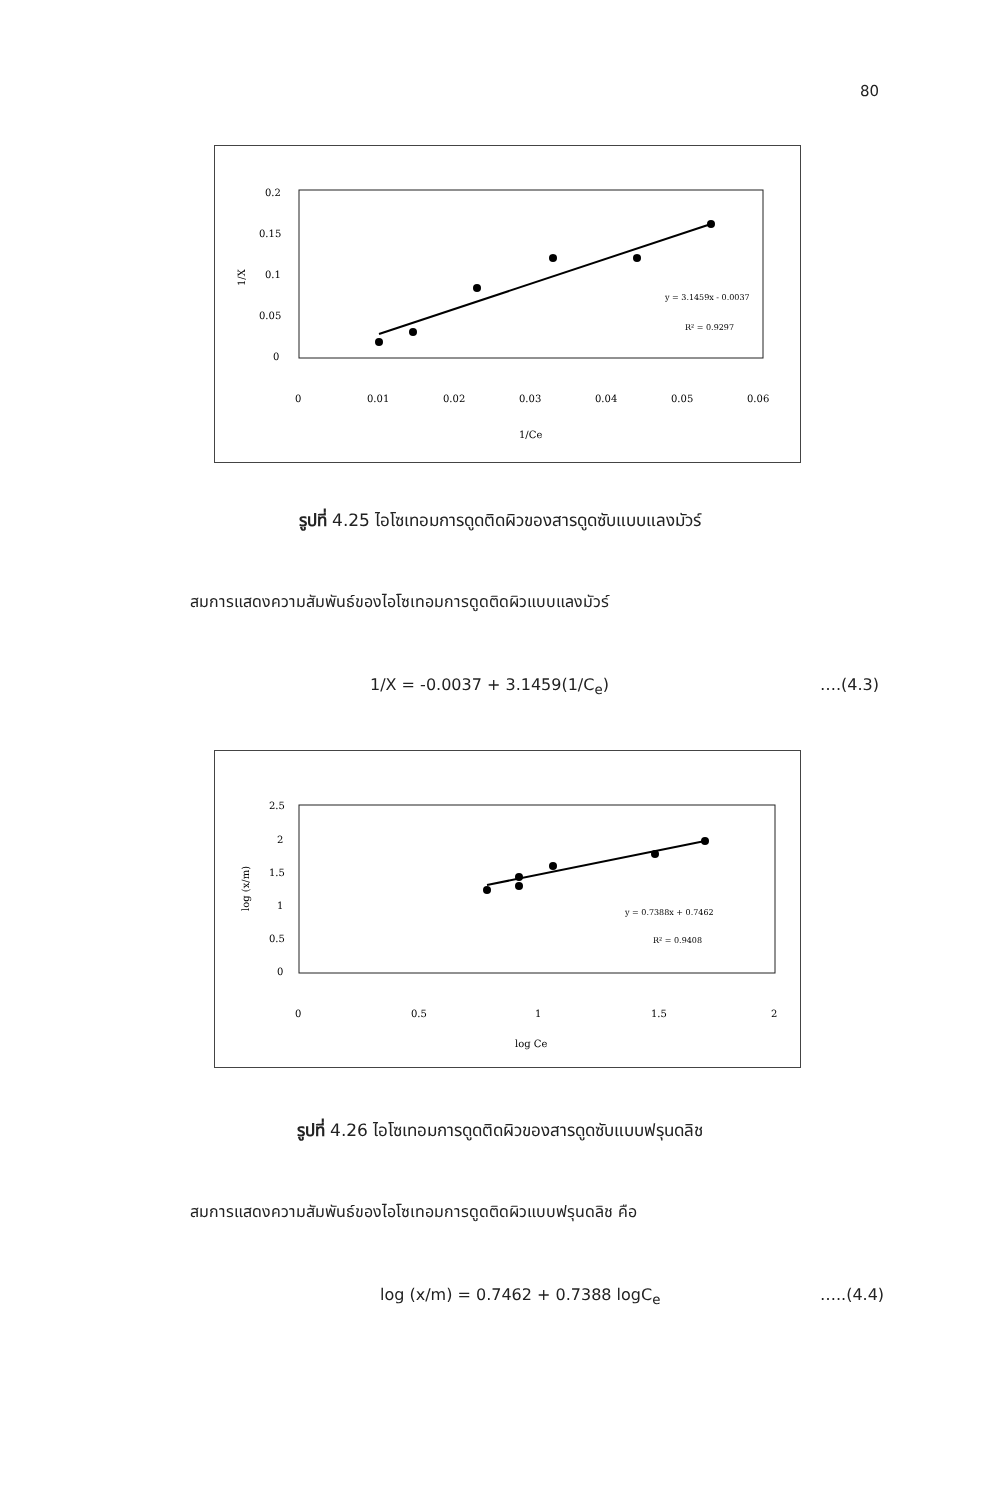80
0.2
0.15
0.1
0.05
0
1/X
0
0.01
0.02
0.03
0.04
0.05
0.06
1/Ce
y = 3.1459x - 0.0037
R² = 0.9297
รูปที่ 4.25 ไอโซเทอมการดูดติดผิวของสารดูดซับแบบแลงมัวร์
สมการแสดงความสัมพันธ์ของไอโซเทอมการดูดติดผิวแบบแลงมัวร์
1/X = -0.0037 + 3.1459(1/C<sub>e</sub>) ….(4.3)
2.5
2
1.5
1
0.5
0
log (x/m)
0
0.5
1
1.5
2
log Ce
y = 0.7388x + 0.7462
R² = 0.9408
รูปที่ 4.26 ไอโซเทอมการดูดติดผิวของสารดูดซับแบบฟรุนดลิช
สมการแสดงความสัมพันธ์ของไอโซเทอมการดูดติดผิวแบบฟรุนดลิช คือ
log (x/m) = 0.7462 + 0.7388 logC<sub>e</sub>
…..(4.4)